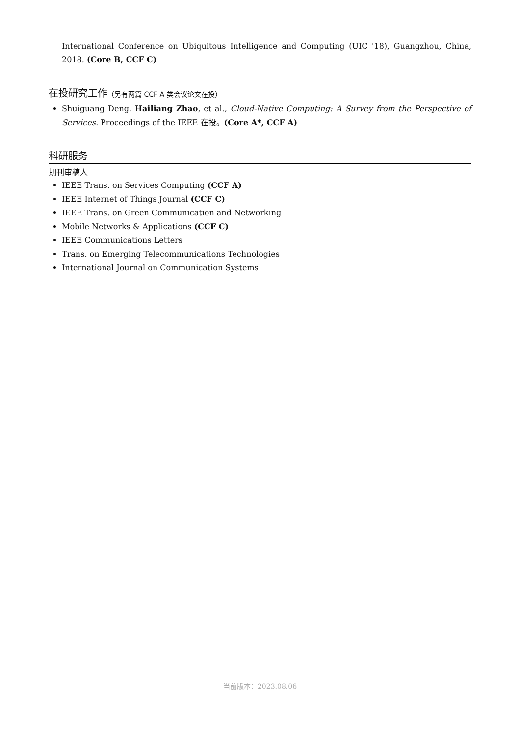International Conference on Ubiquitous Intelligence and Computing (UIC '18), Guangzhou, China, 2018. (Core B, CCF C)
在投研究工作（另有两篇 CCF A 类会议论文在投）
Shuiguang Deng, Hailiang Zhao, et al., Cloud-Native Computing: A Survey from the Perspective of Services. Proceedings of the IEEE 在投。(Core A*, CCF A)
科研服务
期刊审稿人
IEEE Trans. on Services Computing (CCF A)
IEEE Internet of Things Journal (CCF C)
IEEE Trans. on Green Communication and Networking
Mobile Networks & Applications (CCF C)
IEEE Communications Letters
Trans. on Emerging Telecommunications Technologies
International Journal on Communication Systems
当前版本：2023.08.06